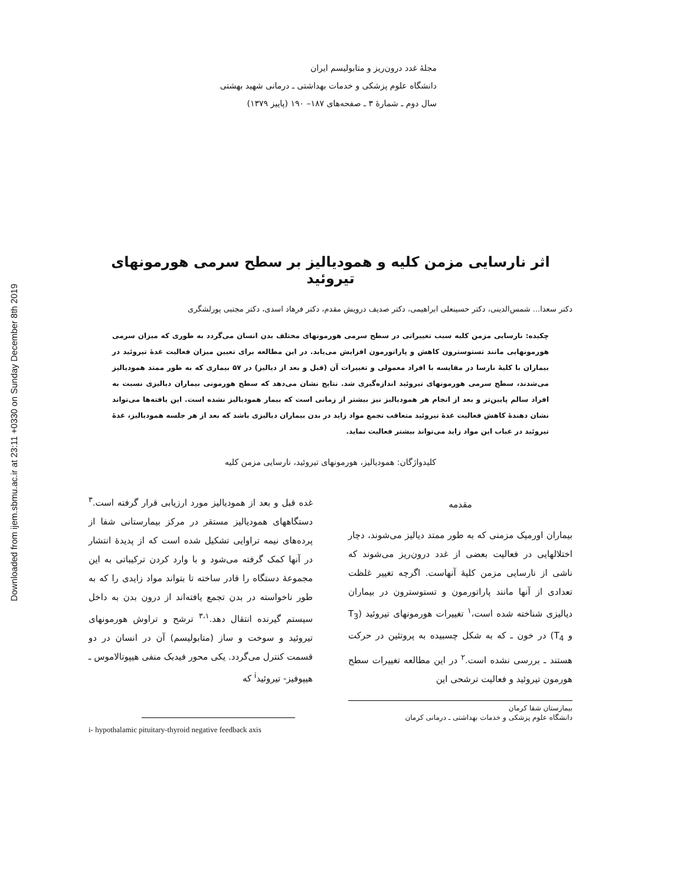Downloaded from ijem.sbmu.ac.ir at 23:11 +0330 on Sunday December 8th 2019
مجلهٔ غدد درون‌ریز و متابولیسم ایران
دانشگاه علوم پزشکی و خدمات بهداشتی ـ درمانی شهید بهشتی
سال دوم ـ شمارهٔ ۳ ـ صفحه‌های ۱۸۷– ۱۹۰ (پاییز ۱۳۷۹)
اثر نارسایی مزمن کلیه و همودیالیز بر سطح سرمی هورمونهای تیروئید
دکتر سعدا... شمس‌الدینی، دکتر حسینعلی ابراهیمی، دکتر صدیف درویش مقدم، دکتر فرهاد اسدی، دکتر مجتبی پورلشگری
چکیده: نارسایی مزمن کلیه سبب تغییراتی در سطح سرمی هورمونهای مختلف بدن انسان می‌گردد به طوری که میزان سرمی هورمونهایی مانند تستوسترون کاهش و پاراتورمون افزایش می‌یابد. در این مطالعه برای تعیین میزان فعالیت غدهٔ تیروئید در بیماران با کلیهٔ نارسا در مقایسه با افراد معمولی و تغییرات آن (قبل و بعد از دیالیز) در ۵۷ بیماری که به طور ممتد همودیالیز می‌شدند، سطح سرمی هورمونهای تیروئید اندازه‌گیری شد. نتایج نشان می‌دهد که سطح هورمونی بیماران دیالیزی نسبت به افراد سالم پایین‌تر و بعد از انجام هر همودیالیز نیز بیشتر از زمانی است که بیمار همودیالیز نشده است. این یافته‌ها می‌تواند نشان دهندهٔ کاهش فعالیت غدهٔ تیروئید متعاقب تجمع مواد زاید در بدن بیماران دیالیزی باشد که بعد از هر جلسه همودیالیز، غدهٔ تیروئید در غیاب این مواد زاید می‌تواند بیشتر فعالیت نماید.
کلیدواژگان: همودیالیز، هورمونهای تیروئید، نارسایی مزمن کلیه
مقدمه
بیماران اورمیک مزمنی که به طور ممتد دیالیز می‌شوند، دچار اختلالهایی در فعالیت بعضی از غدد درون‌ریز می‌شوند که ناشی از نارسایی مزمن کلیهٔ آنهاست. اگرچه تغییر غلظت تعدادی از آنها مانند پاراتورمون و تستوسترون در بیماران دیالیزی شناخته شده است،<sup>۱</sup> تغییرات هورمونهای تیروئید (T<sub>3</sub> و T<sub>4</sub>) در خون ـ که به شکل چسبیده به پروتئین در حرکت هستند ـ بررسی نشده است.<sup>۲</sup> در این مطالعه تغییرات سطح هورمون تیروئید و فعالیت ترشحی این
بیمارستان شفا کرمان
دانشگاه علوم پزشکی و خدمات بهداشتی ـ درمانی کرمان
غده قبل و بعد از همودیالیز مورد ارزیابی قرار گرفته است.<sup>۳</sup> دستگاههای همودیالیز مستقر در مرکز بیمارستانی شفا از پرده‌های نیمه تراوایی تشکیل شده است که از پدیدهٔ انتشار در آنها کمک گرفته می‌شود و با وارد کردن ترکیباتی به این مجموعهٔ دستگاه را قادر ساخته تا بتواند مواد زایدی را که به طور ناخواسته در بدن تجمع یافته‌اند از درون بدن به داخل سیستم گیرنده انتقال دهد.<sup>۳،۱</sup> ترشح و تراوش هورمونهای تیروئید و سوخت و ساز (متابولیسم) آن در انسان در دو قسمت کنترل می‌گردد. یکی محور فیدبک منفی هیپوتالاموس ـ هیپوفیز- تیروئید<sup>i</sup> که
i- hypothalamic pituitary-thyroid negative feedback axis